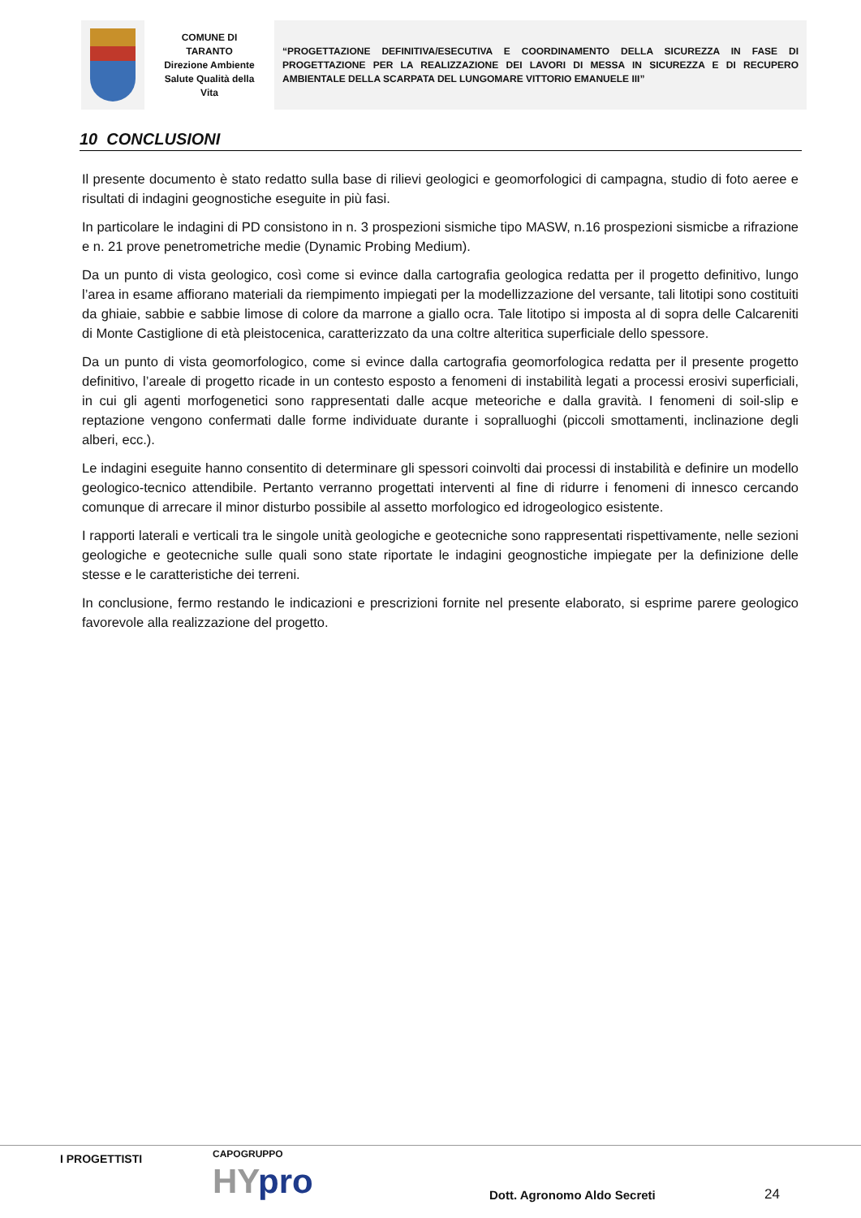COMUNE DI
TARANTO
Direzione Ambiente
Salute Qualità della
Vita
“PROGETTAZIONE DEFINITIVA/ESECUTIVA E COORDINAMENTO DELLA SICUREZZA IN FASE DI PROGETTAZIONE PER LA REALIZZAZIONE DEI LAVORI DI MESSA IN SICUREZZA E DI RECUPERO AMBIENTALE DELLA SCARPATA DEL LUNGOMARE VITTORIO EMANUELE III”
10 CONCLUSIONI
Il presente documento è stato redatto sulla base di rilievi geologici e geomorfologici di campagna, studio di foto aeree e risultati di indagini geognostiche eseguite in più fasi.
In particolare le indagini di PD consistono in n. 3 prospezioni sismiche tipo MASW, n.16 prospezioni sismicbe a rifrazione e n. 21 prove penetrometriche medie (Dynamic Probing Medium).
Da un punto di vista geologico, così come si evince dalla cartografia geologica redatta per il progetto definitivo, lungo l’area in esame affiorano materiali da riempimento impiegati per la modellizzazione del versante, tali litotipi sono costituiti da ghiaie, sabbie e sabbie limose di colore da marrone a giallo ocra. Tale litotipo si imposta al di sopra delle Calcareniti di Monte Castiglione di età pleistocenica, caratterizzato da una coltre alteritica superficiale dello spessore.
Da un punto di vista geomorfologico, come si evince dalla cartografia geomorfologica redatta per il presente progetto definitivo, l’areale di progetto ricade in un contesto esposto a fenomeni di instabilità legati a processi erosivi superficiali, in cui gli agenti morfogenetici sono rappresentati dalle acque meteoriche e dalla gravità. I fenomeni di soil-slip e reptazione vengono confermati dalle forme individuate durante i sopralluoghi (piccoli smottamenti, inclinazione degli alberi, ecc.).
Le indagini eseguite hanno consentito di determinare gli spessori coinvolti dai processi di instabilità e definire un modello geologico-tecnico attendibile. Pertanto verranno progettati interventi al fine di ridurre i fenomeni di innesco cercando comunque di arrecare il minor disturbo possibile al assetto morfologico ed idrogeologico esistente.
I rapporti laterali e verticali tra le singole unità geologiche e geotecniche sono rappresentati rispettivamente, nelle sezioni geologiche e geotecniche sulle quali sono state riportate le indagini geognostiche impiegate per la definizione delle stesse e le caratteristiche dei terreni.
In conclusione, fermo restando le indicazioni e prescrizioni fornite nel presente elaborato, si esprime parere geologico favorevole alla realizzazione del progetto.
I PROGETTISTI CAPOGRUPPO
HYpro Dott. Agronomo Aldo Secreti 24